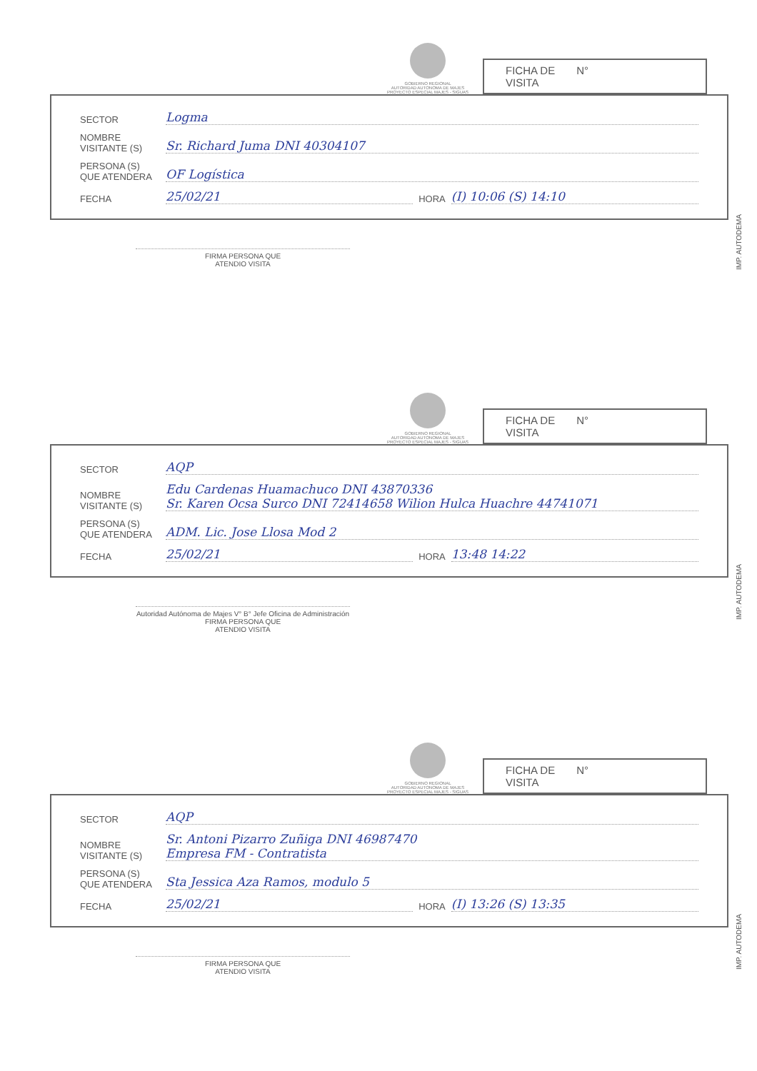GOBIERNO REGIONAL
AUTORIDAD AUTONOMA DE MAJES
PROYECTO ESPECIAL MAJES - SIGUAS
FICHA DE
VISITA N°
SECTOR Logma
NOMBRE
VISITANTE (S) Sr. Richard Juma DNI 40304107
PERSONA (S)
QUE ATENDERA OF Logística
FECHA 25/02/21 HORA (I) 10:06 (S) 14:10
IMP. AUTODEMA
FIRMA PERSONA QUE
ATENDIO VISITA
GOBIERNO REGIONAL
AUTORIDAD AUTONOMA DE MAJES
PROYECTO ESPECIAL MAJES - SIGUAS
FICHA DE
VISITA N°
SECTOR AQP
NOMBRE
VISITANTE (S) Edu Cardenas Huamachuco DNI 43870336
Sr. Karen Ocsa Surco DNI 72414658 Wilion Hulca Huachre 44741071
PERSONA (S)
QUE ATENDERA ADM. Lic. Jose Llosa Mod 2
FECHA 25/02/21 HORA 13:48 14:22
IMP. AUTODEMA
Autoridad Autónoma de Majes V° B° Jefe Oficina de Administración
FIRMA PERSONA QUE
ATENDIO VISITA
GOBIERNO REGIONAL
AUTORIDAD AUTONOMA DE MAJES
PROYECTO ESPECIAL MAJES - SIGUAS
FICHA DE
VISITA N°
SECTOR AQP
NOMBRE
VISITANTE (S) Sr. Antoni Pizarro Zuñiga DNI 46987470
Empresa FM - Contratista
PERSONA (S)
QUE ATENDERA Sta Jessica Aza Ramos, modulo 5
FECHA 25/02/21 HORA (I) 13:26 (S) 13:35
IMP. AUTODEMA
FIRMA PERSONA QUE
ATENDIO VISITA